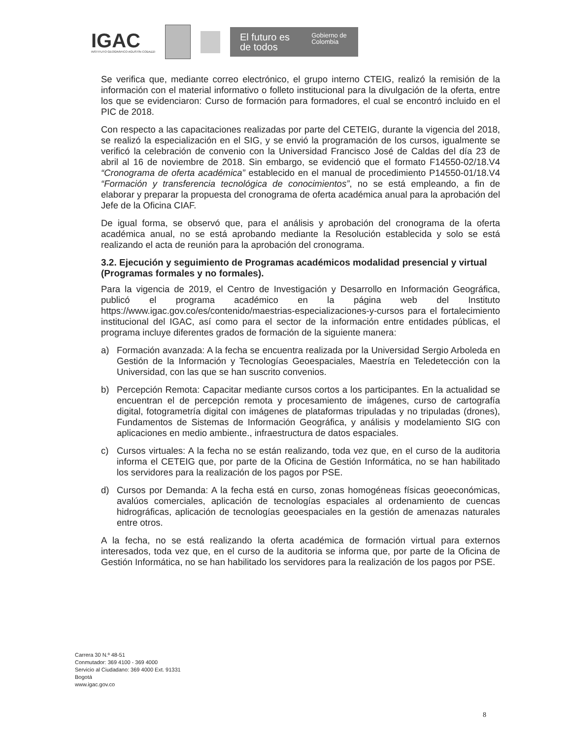IGAC
INSTITUTO GEOGRÁFICO AGUSTÍN CODAZZI
El futuro es de todos Gobierno de Colombia
Se verifica que, mediante correo electrónico, el grupo interno CTEIG, realizó la remisión de la información con el material informativo o folleto institucional para la divulgación de la oferta, entre los que se evidenciaron: Curso de formación para formadores, el cual se encontró incluido en el PIC de 2018.
Con respecto a las capacitaciones realizadas por parte del CETEIG, durante la vigencia del 2018, se realizó la especialización en el SIG, y se envió la programación de los cursos, igualmente se verificó la celebración de convenio con la Universidad Francisco José de Caldas del día 23 de abril al 16 de noviembre de 2018. Sin embargo, se evidenció que el formato F14550-02/18.V4 “Cronograma de oferta académica” establecido en el manual de procedimiento P14550-01/18.V4 “Formación y transferencia tecnológica de conocimientos”, no se está empleando, a fin de elaborar y preparar la propuesta del cronograma de oferta académica anual para la aprobación del Jefe de la Oficina CIAF.
De igual forma, se observó que, para el análisis y aprobación del cronograma de la oferta académica anual, no se está aprobando mediante la Resolución establecida y solo se está realizando el acta de reunión para la aprobación del cronograma.
3.2. Ejecución y seguimiento de Programas académicos modalidad presencial y virtual (Programas formales y no formales).
Para la vigencia de 2019, el Centro de Investigación y Desarrollo en Información Geográfica, publicó el programa académico en la página web del Instituto https://www.igac.gov.co/es/contenido/maestrias-especializaciones-y-cursos para el fortalecimiento institucional del IGAC, así como para el sector de la información entre entidades públicas, el programa incluye diferentes grados de formación de la siguiente manera:
a) Formación avanzada: A la fecha se encuentra realizada por la Universidad Sergio Arboleda en Gestión de la Información y Tecnologías Geoespaciales, Maestría en Teledetección con la Universidad, con las que se han suscrito convenios.
b) Percepción Remota: Capacitar mediante cursos cortos a los participantes. En la actualidad se encuentran el de percepción remota y procesamiento de imágenes, curso de cartografía digital, fotogrametría digital con imágenes de plataformas tripuladas y no tripuladas (drones), Fundamentos de Sistemas de Información Geográfica, y análisis y modelamiento SIG con aplicaciones en medio ambiente., infraestructura de datos espaciales.
c) Cursos virtuales: A la fecha no se están realizando, toda vez que, en el curso de la auditoria informa el CETEIG que, por parte de la Oficina de Gestión Informática, no se han habilitado los servidores para la realización de los pagos por PSE.
d) Cursos por Demanda: A la fecha está en curso, zonas homogéneas físicas geoeconómicas, avalúos comerciales, aplicación de tecnologías espaciales al ordenamiento de cuencas hidrográficas, aplicación de tecnologías geoespaciales en la gestión de amenazas naturales entre otros.
A la fecha, no se está realizando la oferta académica de formación virtual para externos interesados, toda vez que, en el curso de la auditoria se informa que, por parte de la Oficina de Gestión Informática, no se han habilitado los servidores para la realización de los pagos por PSE.
Carrera 30 N.º 48-51
Conmutador: 369 4100 - 369 4000
Servicio al Ciudadano: 369 4000 Ext. 91331
Bogotá
www.igac.gov.co
8